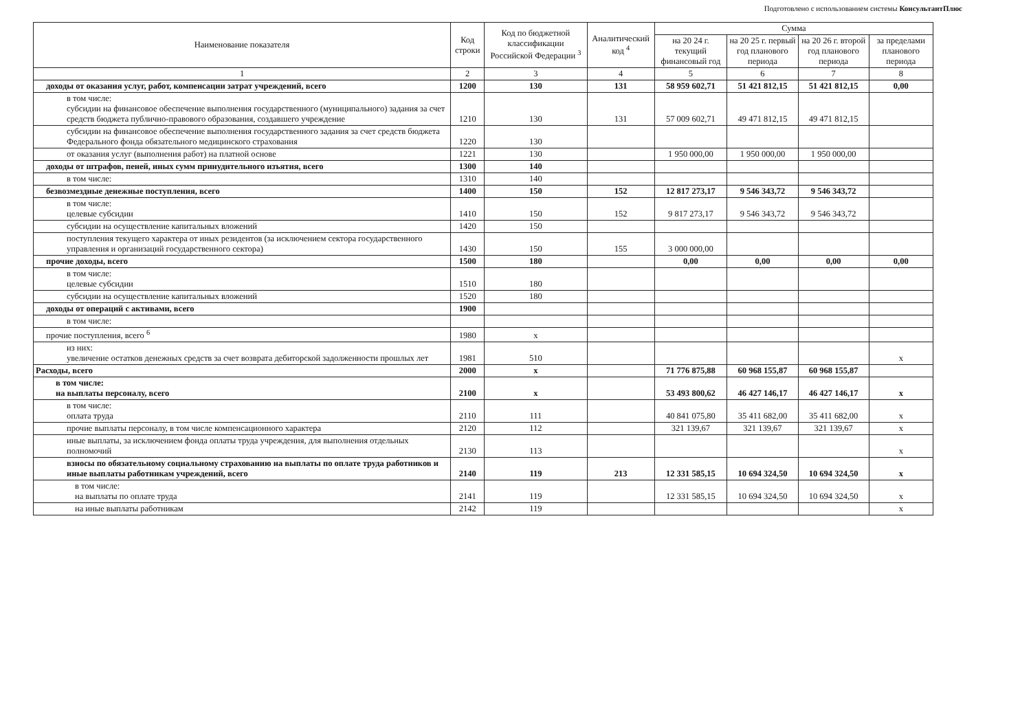Подготовлено с использованием системы КонсультантПлюс
| Наименование показателя | Код строки | Код по бюджетной классификации Российской Федерации <sup>3</sup> | Аналитический код <sup>4</sup> | Сумма | | | |
| --- | --- | --- | --- | --- | --- | --- | --- |
| | | | | на 20 24 г. текущий финансовый год | на 20 25 г. первый год планового периода | на 20 26 г. второй год планового периода | за пределами планового периода |
| 1 | 2 | 3 | 4 | 5 | 6 | 7 | 8 |
| доходы от оказания услуг, работ, компенсации затрат учреждений, всего | 1200 | 130 | 131 | 58 959 602,71 | 51 421 812,15 | 51 421 812,15 | 0,00 |
| в том числе: субсидии на финансовое обеспечение выполнения государственного (муниципального) задания за счет средств бюджета публично-правового образования, создавшего учреждение | 1210 | 130 | 131 | 57 009 602,71 | 49 471 812,15 | 49 471 812,15 | |
| субсидии на финансовое обеспечение выполнения государственного задания за счет средств бюджета Федерального фонда обязательного медицинского страхования | 1220 | 130 | | | | | |
| от оказания услуг (выполнения работ) на платной основе | 1221 | 130 | | 1 950 000,00 | 1 950 000,00 | 1 950 000,00 | |
| доходы от штрафов, пеней, иных сумм принудительного изъятия, всего | 1300 | 140 | | | | | |
| в том числе: | 1310 | 140 | | | | | |
| безвозмездные денежные поступления, всего | 1400 | 150 | 152 | 12 817 273,17 | 9 546 343,72 | 9 546 343,72 | |
| в том числе: целевые субсидии | 1410 | 150 | 152 | 9 817 273,17 | 9 546 343,72 | 9 546 343,72 | |
| субсидии на осуществление капитальных вложений | 1420 | 150 | | | | | |
| поступления текущего характера от иных резидентов (за исключением сектора государственного управления и организаций государственного сектора) | 1430 | 150 | 155 | 3 000 000,00 | | | |
| прочие доходы, всего | 1500 | 180 | | 0,00 | 0,00 | 0,00 | 0,00 |
| в том числе: целевые субсидии | 1510 | 180 | | | | | |
| субсидии на осуществление капитальных вложений | 1520 | 180 | | | | | |
| доходы от операций с активами, всего | 1900 | | | | | | |
| в том числе: | | | | | | | |
| прочие поступления, всего <sup>6</sup> | 1980 | x | | | | | |
| из них: увеличение остатков денежных средств за счет возврата дебиторской задолженности прошлых лет | 1981 | 510 | | | | | x |
| Расходы, всего | 2000 | x | | 71 776 875,88 | 60 968 155,87 | 60 968 155,87 | |
| в том числе: на выплаты персоналу, всего | 2100 | x | | 53 493 800,62 | 46 427 146,17 | 46 427 146,17 | x |
| в том числе: оплата труда | 2110 | 111 | | 40 841 075,80 | 35 411 682,00 | 35 411 682,00 | x |
| прочие выплаты персоналу, в том числе компенсационного характера | 2120 | 112 | | 321 139,67 | 321 139,67 | 321 139,67 | x |
| иные выплаты, за исключением фонда оплаты труда учреждения, для выполнения отдельных полномочий | 2130 | 113 | | | | | x |
| взносы по обязательному социальному страхованию на выплаты по оплате труда работников и иные выплаты работникам учреждений, всего | 2140 | 119 | 213 | 12 331 585,15 | 10 694 324,50 | 10 694 324,50 | x |
| в том числе: на выплаты по оплате труда | 2141 | 119 | | 12 331 585,15 | 10 694 324,50 | 10 694 324,50 | x |
| на иные выплаты работникам | 2142 | 119 | | | | | x |